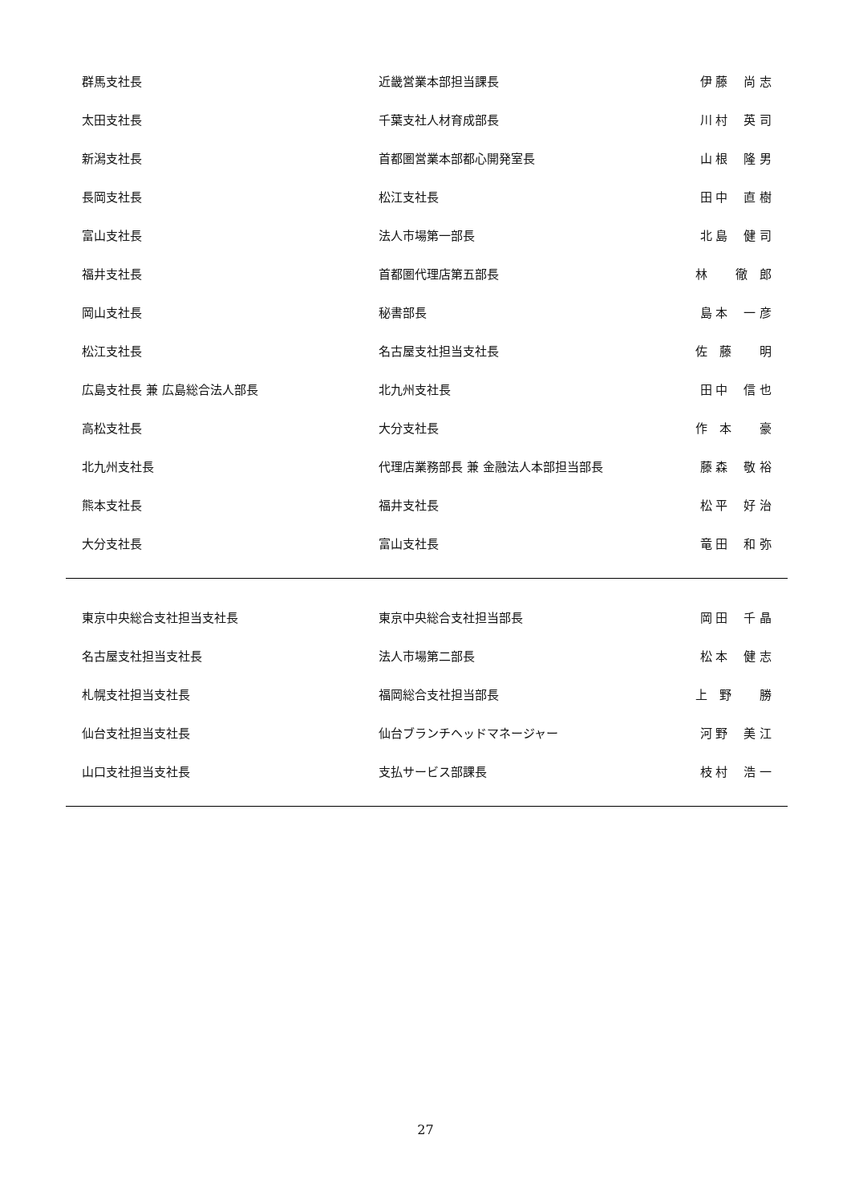| 群馬支社長 | 近畿営業本部担当課長 | 伊 藤 尚 志 |
| 太田支社長 | 千葉支社人材育成部長 | 川 村 英 司 |
| 新潟支社長 | 首都圏営業本部都心開発室長 | 山 根 隆 男 |
| 長岡支社長 | 松江支社長 | 田 中 直 樹 |
| 富山支社長 | 法人市場第一部長 | 北 島 健 司 |
| 福井支社長 | 首都圏代理店第五部長 | 林 徹 郎 |
| 岡山支社長 | 秘書部長 | 島 本 一 彦 |
| 松江支社長 | 名古屋支社担当支社長 | 佐 藤 明 |
| 広島支社長 兼 広島総合法人部長 | 北九州支社長 | 田 中 信 也 |
| 高松支社長 | 大分支社長 | 作 本 豪 |
| 北九州支社長 | 代理店業務部長 兼 金融法人本部担当部長 | 藤 森 敬 裕 |
| 熊本支社長 | 福井支社長 | 松 平 好 治 |
| 大分支社長 | 富山支社長 | 竜 田 和 弥 |
| 東京中央総合支社担当支社長 | 東京中央総合支社担当部長 | 岡 田 千 晶 |
| 名古屋支社担当支社長 | 法人市場第二部長 | 松 本 健 志 |
| 札幌支社担当支社長 | 福岡総合支社担当部長 | 上 野 勝 |
| 仙台支社担当支社長 | 仙台ブランチヘッドマネージャー | 河 野 美 江 |
| 山口支社担当支社長 | 支払サービス部課長 | 枝 村 浩 一 |
27